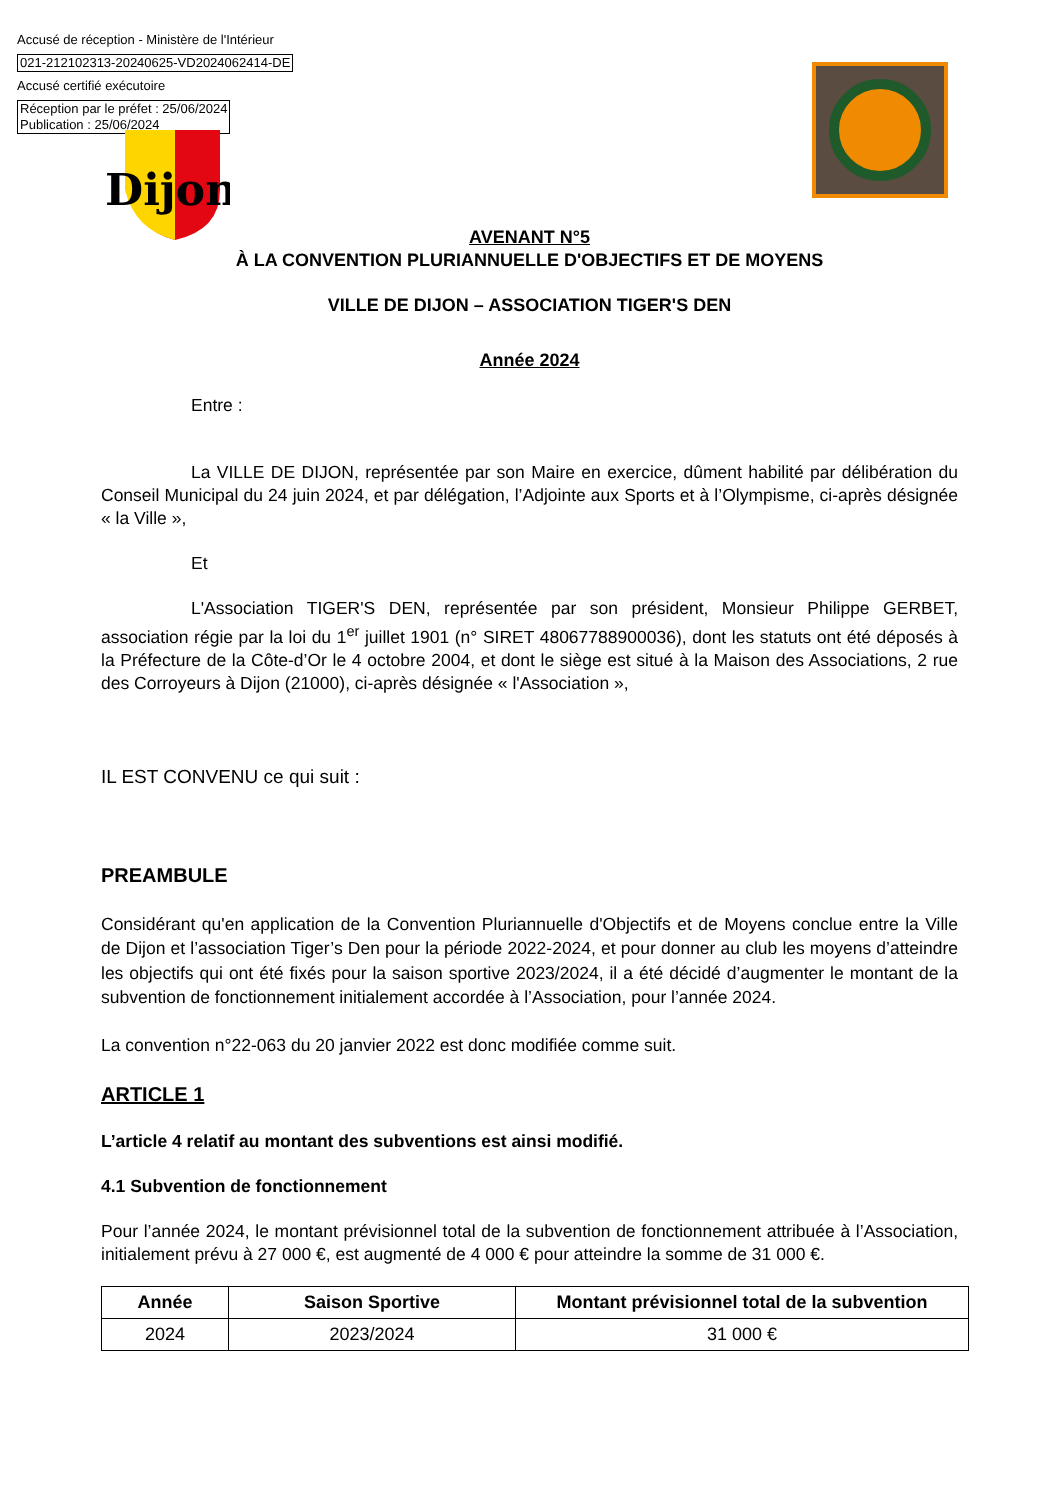Accusé de réception - Ministère de l'Intérieur
021-212102313-20240625-VD2024062414-DE
Accusé certifié exécutoire
Réception par le préfet : 25/06/2024
Publication : 25/06/2024
Dijon
AVENANT N°5
À LA CONVENTION PLURIANNUELLE D'OBJECTIFS ET DE MOYENS
VILLE DE DIJON – ASSOCIATION TIGER'S DEN
Année 2024
Entre :
La VILLE DE DIJON, représentée par son Maire en exercice, dûment habilité par délibération du Conseil Municipal du 24 juin 2024, et par délégation, l’Adjointe aux Sports et à l’Olympisme, ci-après désignée « la Ville »,
Et
L'Association TIGER'S DEN, représentée par son président, Monsieur Philippe GERBET, association régie par la loi du 1<sup>er</sup> juillet 1901 (n° SIRET 48067788900036), dont les statuts ont été déposés à la Préfecture de la Côte-d’Or le 4 octobre 2004, et dont le siège est situé à la Maison des Associations, 2 rue des Corroyeurs à Dijon (21000), ci-après désignée « l'Association »,
IL EST CONVENU ce qui suit :
PREAMBULE
Considérant qu'en application de la Convention Pluriannuelle d'Objectifs et de Moyens conclue entre la Ville de Dijon et l’association Tiger’s Den pour la période 2022-2024, et pour donner au club les moyens d’atteindre les objectifs qui ont été fixés pour la saison sportive 2023/2024, il a été décidé d’augmenter le montant de la subvention de fonctionnement initialement accordée à l’Association, pour l’année 2024.
La convention n°22-063 du 20 janvier 2022 est donc modifiée comme suit.
ARTICLE 1
L’article 4 relatif au montant des subventions est ainsi modifié.
4.1 Subvention de fonctionnement
Pour l’année 2024, le montant prévisionnel total de la subvention de fonctionnement attribuée à l’Association, initialement prévu à 27 000 €, est augmenté de 4 000 € pour atteindre la somme de 31 000 €.
| Année | Saison Sportive | Montant prévisionnel total de la subvention |
| --- | --- | --- |
| 2024 | 2023/2024 | 31 000 € |